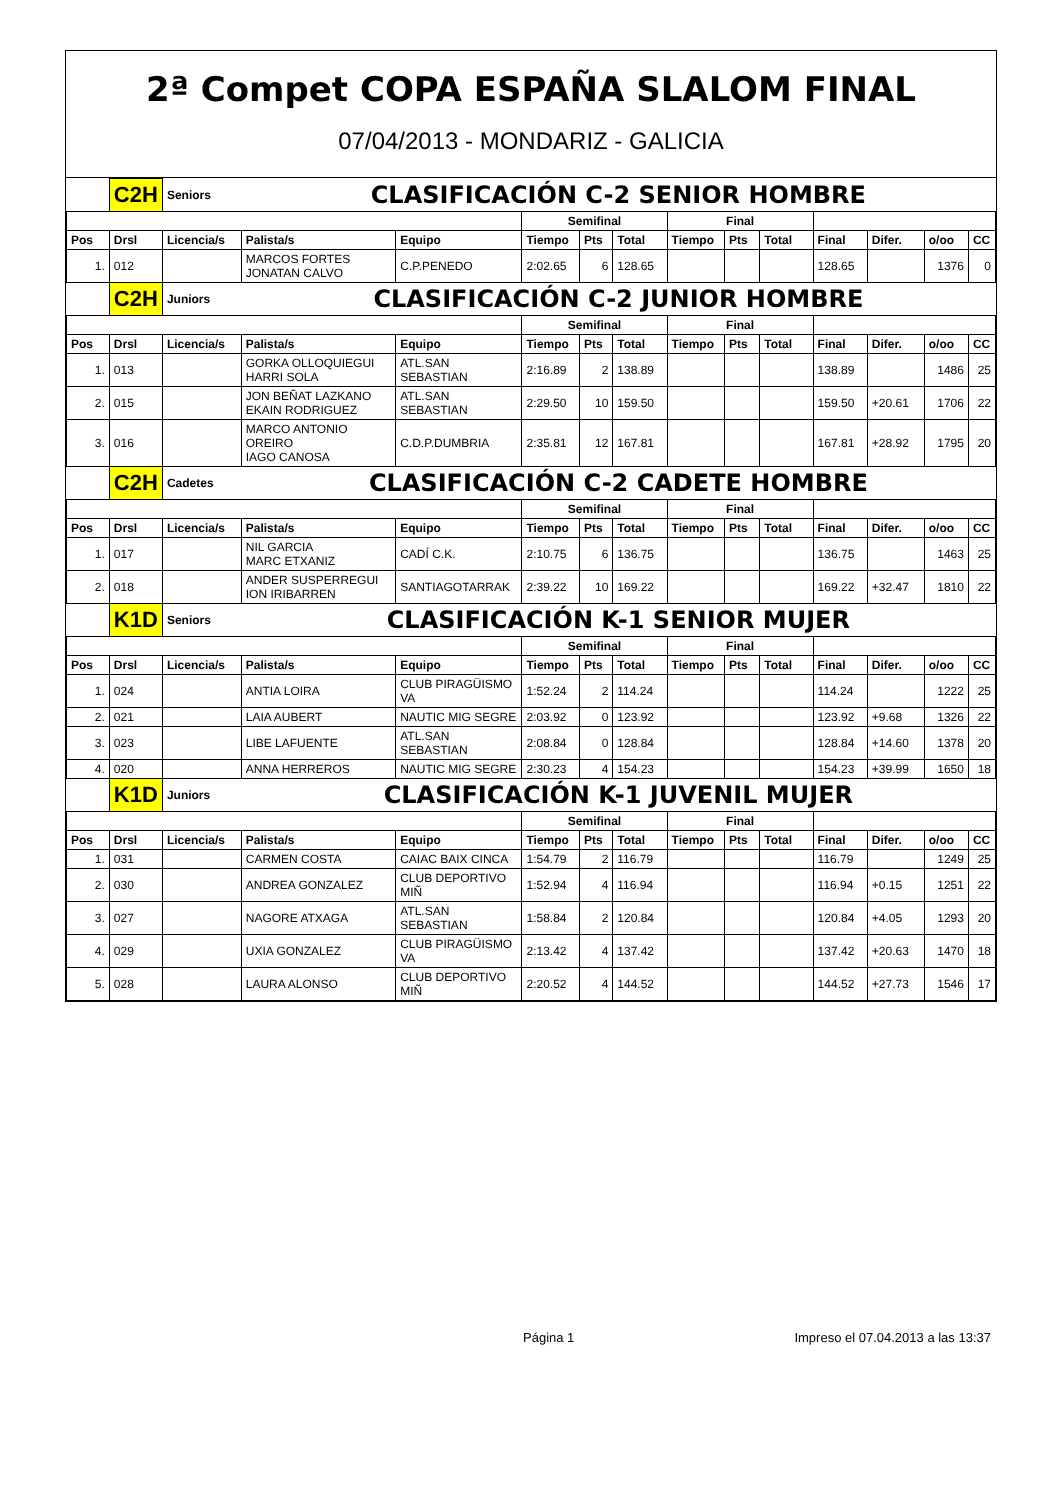2ª Compet COPA ESPAÑA SLALOM FINAL
07/04/2013 - MONDARIZ - GALICIA
| | C2H | Seniors | CLASIFICACIÓN C-2 SENIOR HOMBRE | | | | | | | | | | | |
| | | | | | Semifinal | | | Final | | | | | | |
| Pos | Drsl | Licencia/s | Palista/s | Equipo | Tiempo | Pts | Total | Tiempo | Pts | Total | Final | Difer. | o/oo | CC |
| 1. | 012 | | MARCOS FORTES JONATAN CALVO | C.P.PENEDO | 2:02.65 | 6 | 128.65 | | | | 128.65 | | 1376 | 0 |
| | C2H | Juniors | CLASIFICACIÓN C-2 JUNIOR HOMBRE | | | | | | | | | | | |
| | | | | | Semifinal | | | Final | | | | | | |
| Pos | Drsl | Licencia/s | Palista/s | Equipo | Tiempo | Pts | Total | Tiempo | Pts | Total | Final | Difer. | o/oo | CC |
| 1. | 013 | | GORKA OLLOQUIEGUI HARRI SOLA | ATL.SAN SEBASTIAN | 2:16.89 | 2 | 138.89 | | | | 138.89 | | 1486 | 25 |
| 2. | 015 | | JON BEÑAT LAZKANO EKAIN RODRIGUEZ | ATL.SAN SEBASTIAN | 2:29.50 | 10 | 159.50 | | | | 159.50 | +20.61 | 1706 | 22 |
| 3. | 016 | | MARCO ANTONIO OREIRO IAGO CANOSA | C.D.P.DUMBRIA | 2:35.81 | 12 | 167.81 | | | | 167.81 | +28.92 | 1795 | 20 |
| | C2H | Cadetes | CLASIFICACIÓN C-2 CADETE HOMBRE | | | | | | | | | | | |
| | | | | | Semifinal | | | Final | | | | | | |
| Pos | Drsl | Licencia/s | Palista/s | Equipo | Tiempo | Pts | Total | Tiempo | Pts | Total | Final | Difer. | o/oo | CC |
| 1. | 017 | | NIL GARCIA MARC ETXANIZ | CADÍ C.K. | 2:10.75 | 6 | 136.75 | | | | 136.75 | | 1463 | 25 |
| 2. | 018 | | ANDER SUSPERREGUI ION IRIBARREN | SANTIAGOTARRAK | 2:39.22 | 10 | 169.22 | | | | 169.22 | +32.47 | 1810 | 22 |
| | K1D | Seniors | CLASIFICACIÓN K-1 SENIOR MUJER | | | | | | | | | | | |
| | | | | | Semifinal | | | Final | | | | | | |
| Pos | Drsl | Licencia/s | Palista/s | Equipo | Tiempo | Pts | Total | Tiempo | Pts | Total | Final | Difer. | o/oo | CC |
| 1. | 024 | | ANTIA LOIRA | CLUB PIRAGÜISMO VA | 1:52.24 | 2 | 114.24 | | | | 114.24 | | 1222 | 25 |
| 2. | 021 | | LAIA AUBERT | NAUTIC MIG SEGRE | 2:03.92 | 0 | 123.92 | | | | 123.92 | +9.68 | 1326 | 22 |
| 3. | 023 | | LIBE LAFUENTE | ATL.SAN SEBASTIAN | 2:08.84 | 0 | 128.84 | | | | 128.84 | +14.60 | 1378 | 20 |
| 4. | 020 | | ANNA HERREROS | NAUTIC MIG SEGRE | 2:30.23 | 4 | 154.23 | | | | 154.23 | +39.99 | 1650 | 18 |
| | K1D | Juniors | CLASIFICACIÓN K-1 JUVENIL MUJER | | | | | | | | | | | |
| | | | | | Semifinal | | | Final | | | | | | |
| Pos | Drsl | Licencia/s | Palista/s | Equipo | Tiempo | Pts | Total | Tiempo | Pts | Total | Final | Difer. | o/oo | CC |
| 1. | 031 | | CARMEN COSTA | CAIAC BAIX CINCA | 1:54.79 | 2 | 116.79 | | | | 116.79 | | 1249 | 25 |
| 2. | 030 | | ANDREA GONZALEZ | CLUB DEPORTIVO MIÑ | 1:52.94 | 4 | 116.94 | | | | 116.94 | +0.15 | 1251 | 22 |
| 3. | 027 | | NAGORE ATXAGA | ATL.SAN SEBASTIAN | 1:58.84 | 2 | 120.84 | | | | 120.84 | +4.05 | 1293 | 20 |
| 4. | 029 | | UXIA GONZALEZ | CLUB PIRAGÜISMO VA | 2:13.42 | 4 | 137.42 | | | | 137.42 | +20.63 | 1470 | 18 |
| 5. | 028 | | LAURA ALONSO | CLUB DEPORTIVO MIÑ | 2:20.52 | 4 | 144.52 | | | | 144.52 | +27.73 | 1546 | 17 |
Página 1
Impreso el 07.04.2013 a las 13:37